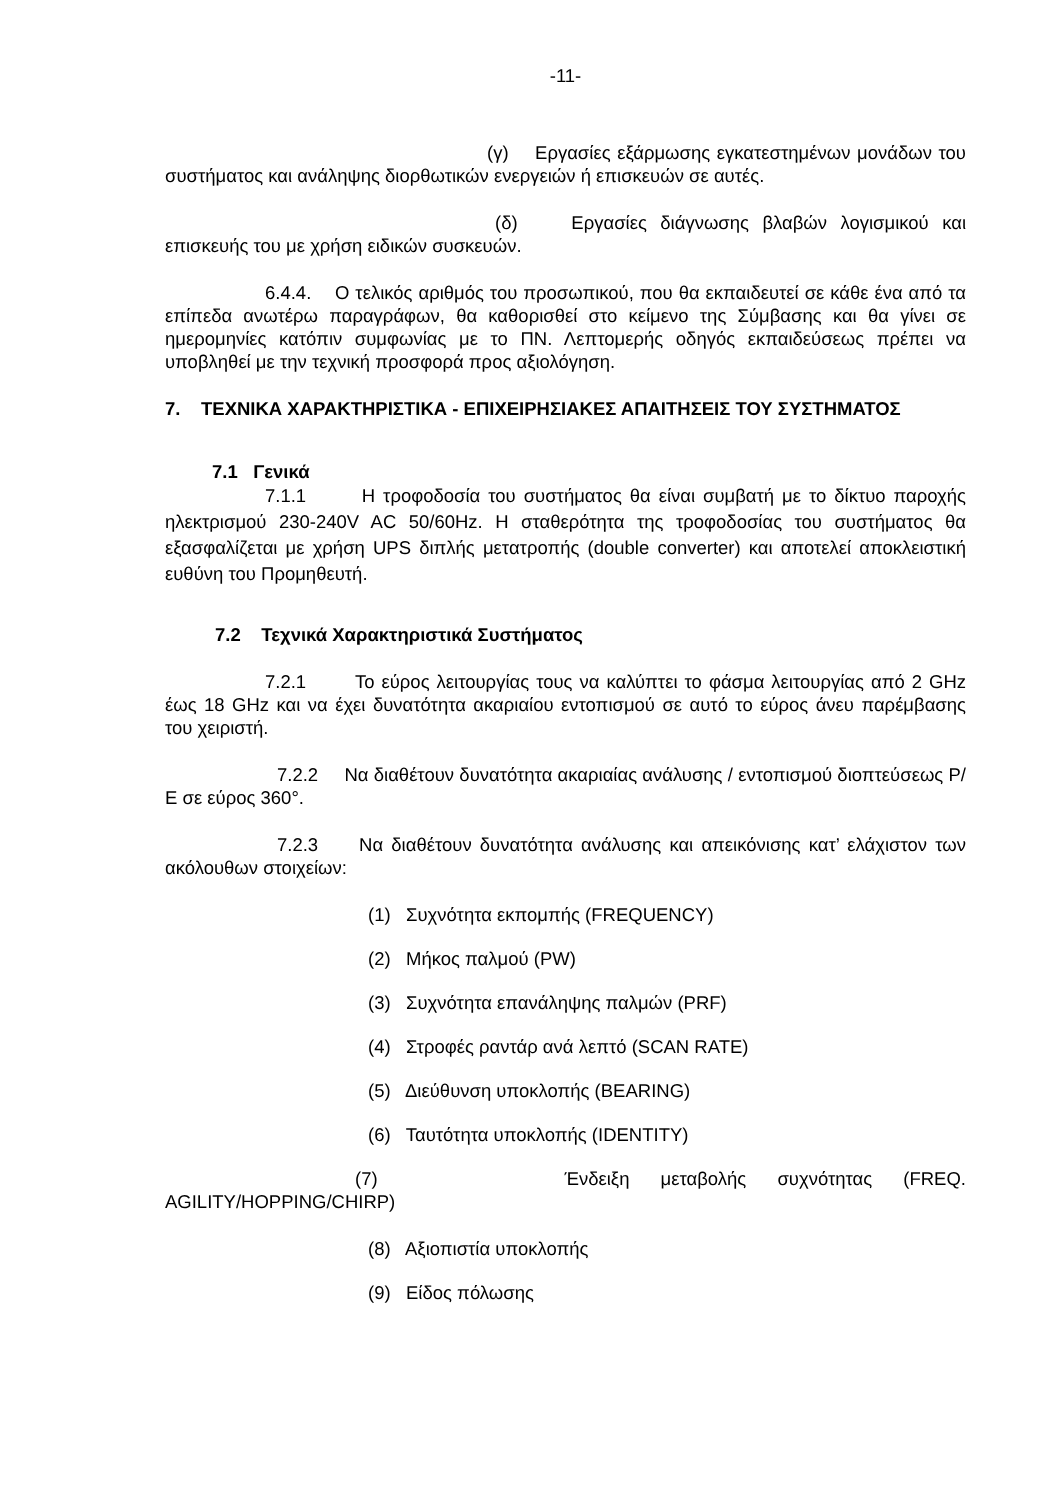-11-
(γ) Εργασίες εξάρμωσης εγκατεστημένων μονάδων του συστήματος και ανάληψης διορθωτικών ενεργειών ή επισκευών σε αυτές.
(δ) Εργασίες διάγνωσης βλαβών λογισμικού και επισκευής του με χρήση ειδικών συσκευών.
6.4.4. Ο τελικός αριθμός του προσωπικού, που θα εκπαιδευτεί σε κάθε ένα από τα επίπεδα ανωτέρω παραγράφων, θα καθορισθεί στο κείμενο της Σύμβασης και θα γίνει σε ημερομηνίες κατόπιν συμφωνίας με το ΠΝ. Λεπτομερής οδηγός εκπαιδεύσεως πρέπει να υποβληθεί με την τεχνική προσφορά προς αξιολόγηση.
7. ΤΕΧΝΙΚΑ ΧΑΡΑΚΤΗΡΙΣΤΙΚΑ - ΕΠΙΧΕΙΡΗΣΙΑΚΕΣ ΑΠΑΙΤΗΣΕΙΣ ΤΟΥ ΣΥΣΤΗΜΑΤΟΣ
7.1 Γενικά
7.1.1 Η τροφοδοσία του συστήματος θα είναι συμβατή με το δίκτυο παροχής ηλεκτρισμού 230-240V AC 50/60Hz. Η σταθερότητα της τροφοδοσίας του συστήματος θα εξασφαλίζεται με χρήση UPS διπλής μετατροπής (double converter) και αποτελεί αποκλειστική ευθύνη του Προμηθευτή.
7.2 Τεχνικά Χαρακτηριστικά Συστήματος
7.2.1 Το εύρος λειτουργίας τους να καλύπτει το φάσμα λειτουργίας από 2 GHz έως 18 GHz και να έχει δυνατότητα ακαριαίου εντοπισμού σε αυτό το εύρος άνευ παρέμβασης του χειριστή.
7.2.2 Να διαθέτουν δυνατότητα ακαριαίας ανάλυσης / εντοπισμού διοπτεύσεως Ρ/Ε σε εύρος 360°.
7.2.3 Να διαθέτουν δυνατότητα ανάλυσης και απεικόνισης κατ’ ελάχιστον των ακόλουθων στοιχείων:
(1) Συχνότητα εκπομπής (FREQUENCY)
(2) Μήκος παλμού (PW)
(3) Συχνότητα επανάληψης παλμών (PRF)
(4) Στροφές ραντάρ ανά λεπτό (SCAN RATE)
(5) Διεύθυνση υποκλοπής (BEARING)
(6) Ταυτότητα υποκλοπής (IDENTITY)
(7) Ένδειξη μεταβολής συχνότητας (FREQ. AGILITY/HOPPING/CHIRP)
(8) Αξιοπιστία υποκλοπής
(9) Είδος πόλωσης